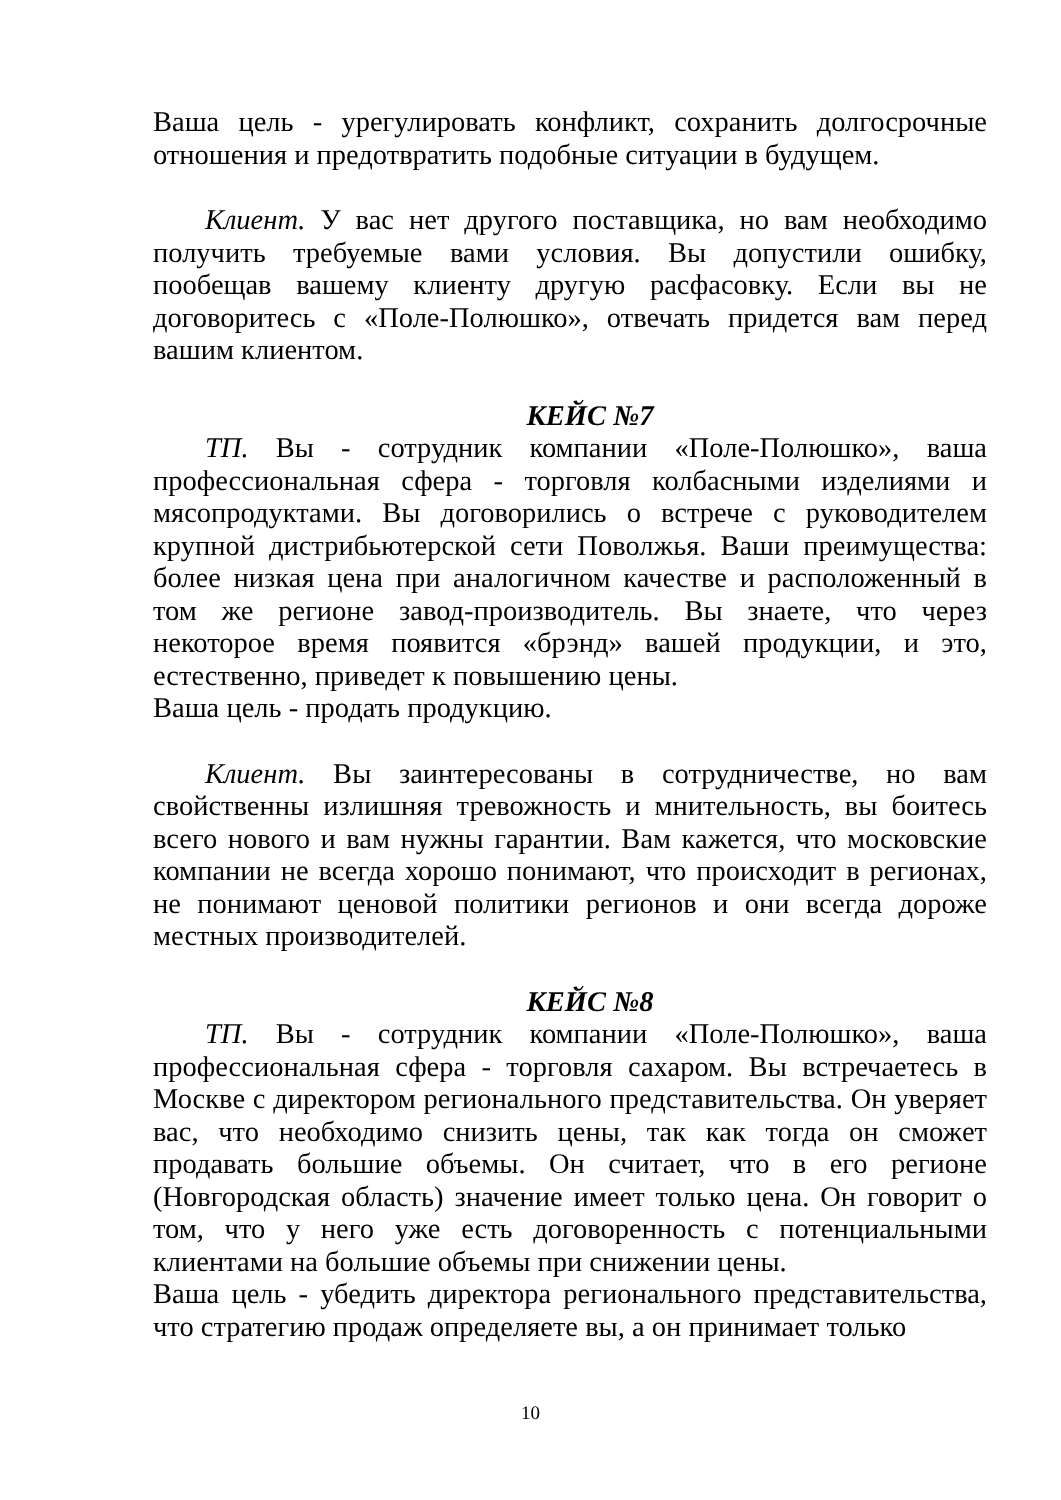Ваша цель - урегулировать конфликт, сохранить долгосрочные отношения и предотвратить подобные ситуации в будущем.
Клиент. У вас нет другого поставщика, но вам необходимо получить требуемые вами условия. Вы допустили ошибку, пообещав вашему клиенту другую расфасовку. Если вы не договоритесь с «Поле-Полюшко», отвечать придется вам перед вашим клиентом.
КЕЙС №7
ТП. Вы - сотрудник компании «Поле-Полюшко», ваша профессиональная сфера - торговля колбасными изделиями и мясопродуктами. Вы договорились о встрече с руководителем крупной дистрибьютерской сети Поволжья. Ваши преимущества: более низкая цена при аналогичном качестве и расположенный в том же регионе завод-производитель. Вы знаете, что через некоторое время появится «брэнд» вашей продукции, и это, естественно, приведет к повышению цены.
Ваша цель - продать продукцию.
Клиент. Вы заинтересованы в сотрудничестве, но вам свойственны излишняя тревожность и мнительность, вы боитесь всего нового и вам нужны гарантии. Вам кажется, что московские компании не всегда хорошо понимают, что происходит в регионах, не понимают ценовой политики регионов и они всегда дороже местных производителей.
КЕЙС №8
ТП. Вы - сотрудник компании «Поле-Полюшко», ваша профессиональная сфера - торговля сахаром. Вы встречаетесь в Москве с директором регионального представительства. Он уверяет вас, что необходимо снизить цены, так как тогда он сможет продавать большие объемы. Он считает, что в его регионе (Новгородская область) значение имеет только цена. Он говорит о том, что у него уже есть договоренность с потенциальными клиентами на большие объемы при снижении цены.
Ваша цель - убедить директора регионального представительства, что стратегию продаж определяете вы, а он принимает только
10